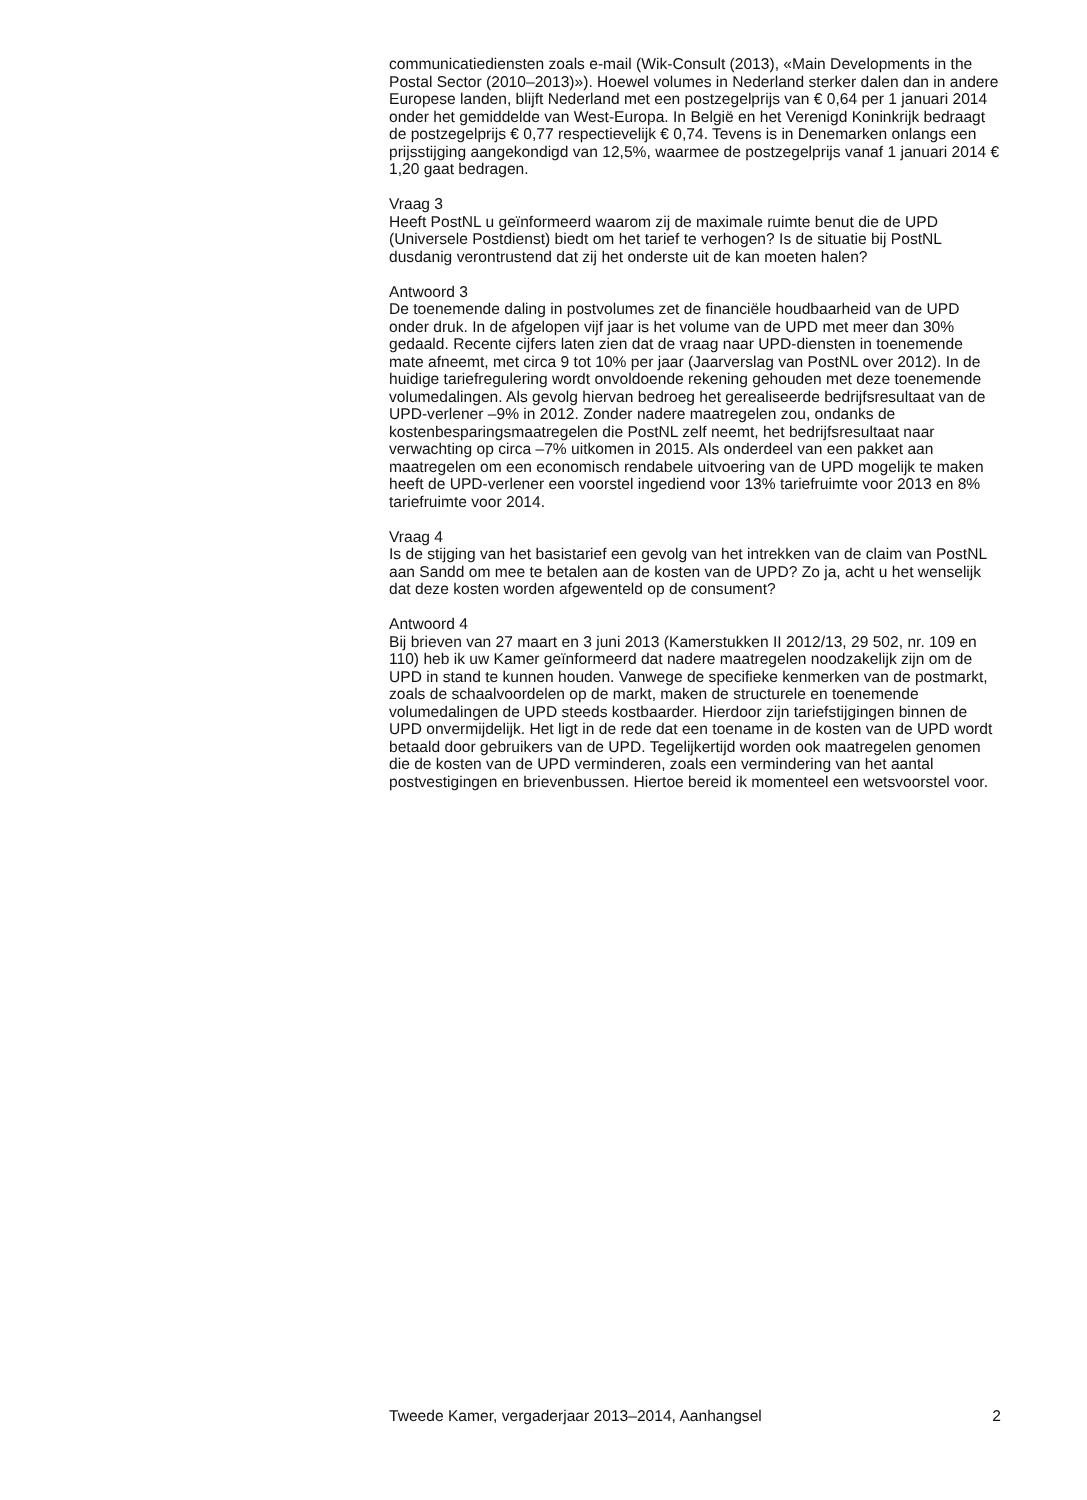communicatiediensten zoals e-mail (Wik-Consult (2013), «Main Developments in the Postal Sector (2010–2013)»). Hoewel volumes in Nederland sterker dalen dan in andere Europese landen, blijft Nederland met een postzegelprijs van € 0,64 per 1 januari 2014 onder het gemiddelde van West-Europa. In België en het Verenigd Koninkrijk bedraagt de postzegelprijs € 0,77 respectievelijk € 0,74. Tevens is in Denemarken onlangs een prijsstijging aangekondigd van 12,5%, waarmee de postzegelprijs vanaf 1 januari 2014 € 1,20 gaat bedragen.
Vraag 3
Heeft PostNL u geïnformeerd waarom zij de maximale ruimte benut die de UPD (Universele Postdienst) biedt om het tarief te verhogen? Is de situatie bij PostNL dusdanig verontrustend dat zij het onderste uit de kan moeten halen?
Antwoord 3
De toenemende daling in postvolumes zet de financiële houdbaarheid van de UPD onder druk. In de afgelopen vijf jaar is het volume van de UPD met meer dan 30% gedaald. Recente cijfers laten zien dat de vraag naar UPD-diensten in toenemende mate afneemt, met circa 9 tot 10% per jaar (Jaarverslag van PostNL over 2012). In de huidige tariefregulering wordt onvoldoende rekening gehouden met deze toenemende volumedalingen. Als gevolg hiervan bedroeg het gerealiseerde bedrijfsresultaat van de UPD-verlener –9% in 2012. Zonder nadere maatregelen zou, ondanks de kostenbesparingsmaatregelen die PostNL zelf neemt, het bedrijfsresultaat naar verwachting op circa –7% uitkomen in 2015. Als onderdeel van een pakket aan maatregelen om een economisch rendabele uitvoering van de UPD mogelijk te maken heeft de UPD-verlener een voorstel ingediend voor 13% tariefruimte voor 2013 en 8% tariefruimte voor 2014.
Vraag 4
Is de stijging van het basistarief een gevolg van het intrekken van de claim van PostNL aan Sandd om mee te betalen aan de kosten van de UPD? Zo ja, acht u het wenselijk dat deze kosten worden afgewenteld op de consument?
Antwoord 4
Bij brieven van 27 maart en 3 juni 2013 (Kamerstukken II 2012/13, 29 502, nr. 109 en 110) heb ik uw Kamer geïnformeerd dat nadere maatregelen noodzakelijk zijn om de UPD in stand te kunnen houden. Vanwege de specifieke kenmerken van de postmarkt, zoals de schaalvoordelen op de markt, maken de structurele en toenemende volumedalingen de UPD steeds kostbaarder. Hierdoor zijn tariefstijgingen binnen de UPD onvermijdelijk. Het ligt in de rede dat een toename in de kosten van de UPD wordt betaald door gebruikers van de UPD. Tegelijkertijd worden ook maatregelen genomen die de kosten van de UPD verminderen, zoals een vermindering van het aantal postvestigingen en brievenbussen. Hiertoe bereid ik momenteel een wetsvoorstel voor.
Tweede Kamer, vergaderjaar 2013–2014, Aanhangsel 2